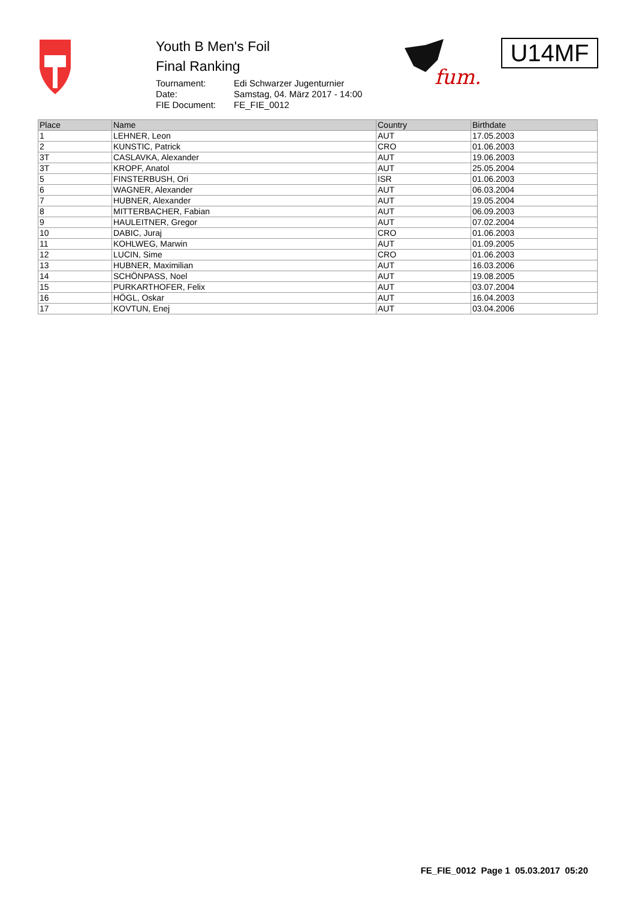Youth B Men's Foil
Final Ranking
| Tournament: | Edi Schwarzer Jugenturnier |
| Date: | Samstag, 04. März 2017 - 14:00 |
| FIE Document: | FE_FIE_0012 |
fum.
U14MF
| Place | Name | Country | Birthdate |
| --- | --- | --- | --- |
| 1 | LEHNER, Leon | AUT | 17.05.2003 |
| 2 | KUNSTIC, Patrick | CRO | 01.06.2003 |
| 3T | CASLAVKA, Alexander | AUT | 19.06.2003 |
| 3T | KROPF, Anatol | AUT | 25.05.2004 |
| 5 | FINSTERBUSH, Ori | ISR | 01.06.2003 |
| 6 | WAGNER, Alexander | AUT | 06.03.2004 |
| 7 | HUBNER, Alexander | AUT | 19.05.2004 |
| 8 | MITTERBACHER, Fabian | AUT | 06.09.2003 |
| 9 | HAULEITNER, Gregor | AUT | 07.02.2004 |
| 10 | DABIC, Juraj | CRO | 01.06.2003 |
| 11 | KOHLWEG, Marwin | AUT | 01.09.2005 |
| 12 | LUCIN, Sime | CRO | 01.06.2003 |
| 13 | HUBNER, Maximilian | AUT | 16.03.2006 |
| 14 | SCHÖNPASS, Noel | AUT | 19.08.2005 |
| 15 | PURKARTHOFER, Felix | AUT | 03.07.2004 |
| 16 | HÖGL, Oskar | AUT | 16.04.2003 |
| 17 | KOVTUN, Enej | AUT | 03.04.2006 |
FE_FIE_0012 Page 1 05.03.2017 05:20